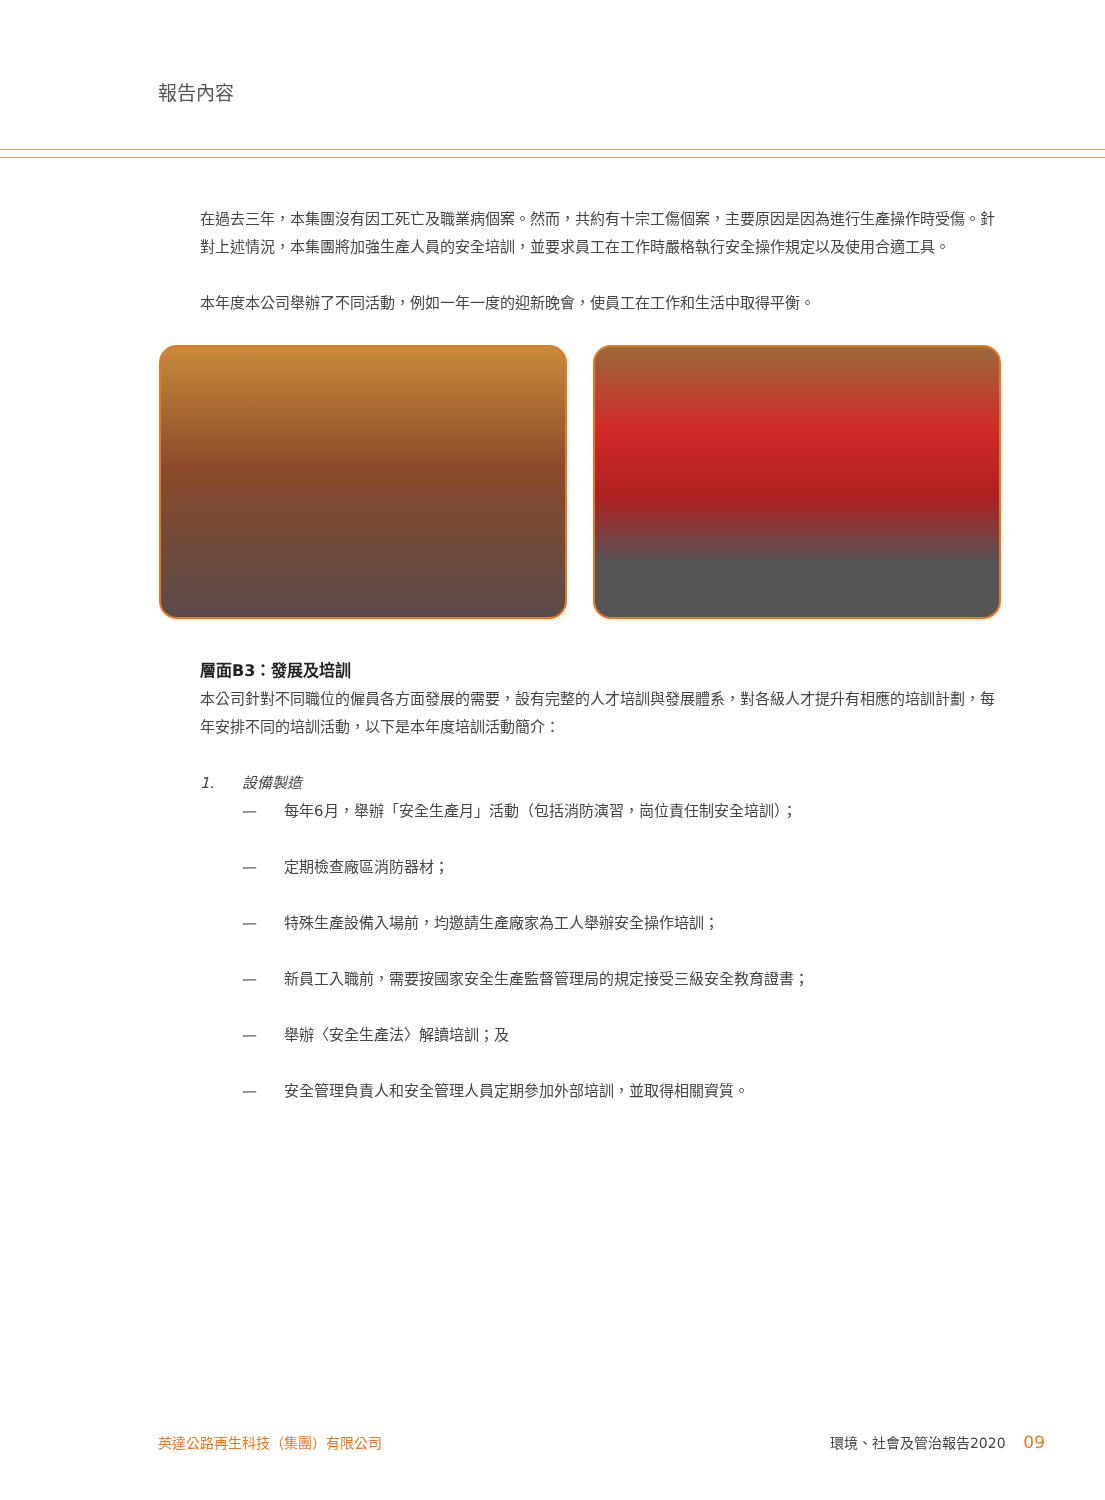報告內容
在過去三年，本集團沒有因工死亡及職業病個案。然而，共約有十宗工傷個案，主要原因是因為進行生產操作時受傷。針對上述情況，本集團將加強生產人員的安全培訓，並要求員工在工作時嚴格執行安全操作規定以及使用合適工具。
本年度本公司舉辦了不同活動，例如一年一度的迎新晚會，使員工在工作和生活中取得平衡。
層面B3：發展及培訓
本公司針對不同職位的僱員各方面發展的需要，設有完整的人才培訓與發展體系，對各級人才提升有相應的培訓計劃，每年安排不同的培訓活動，以下是本年度培訓活動簡介：
1. 設備製造
— 每年6月，舉辦「安全生產月」活動（包括消防演習，崗位責任制安全培訓）；
— 定期檢查廠區消防器材；
— 特殊生產設備入場前，均邀請生產廠家為工人舉辦安全操作培訓；
— 新員工入職前，需要按國家安全生產監督管理局的規定接受三級安全教育證書；
— 舉辦〈安全生產法〉解讀培訓；及
— 安全管理負責人和安全管理人員定期參加外部培訓，並取得相關資質。
英達公路再生科技（集團）有限公司 環境、社會及管治報告2020 09